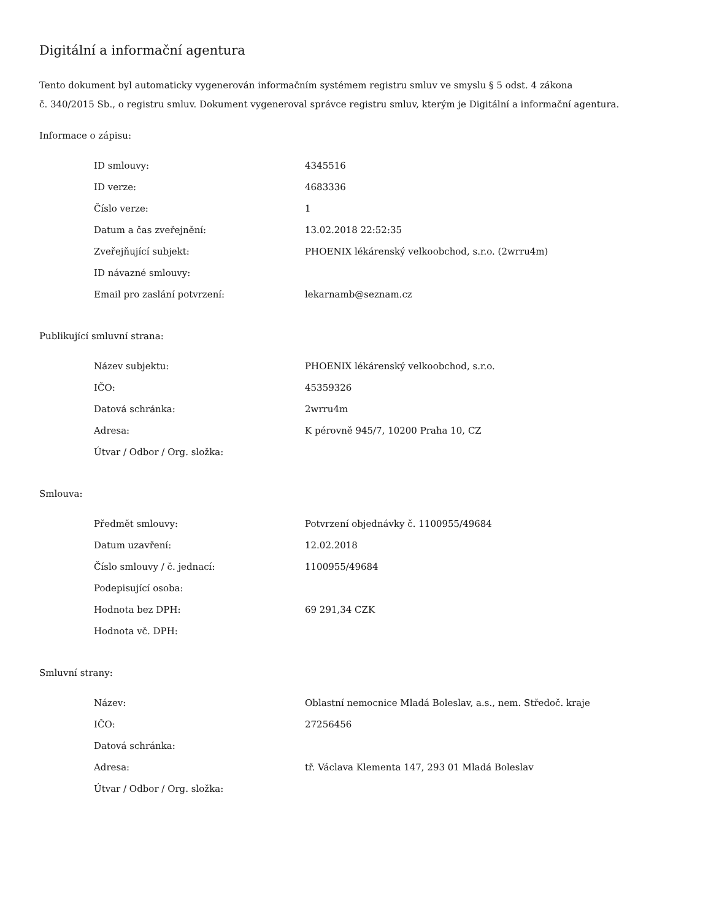Digitální a informační agentura
Tento dokument byl automaticky vygenerován informačním systémem registru smluv ve smyslu § 5 odst. 4 zákona
č. 340/2015 Sb., o registru smluv. Dokument vygeneroval správce registru smluv, kterým je Digitální a informační agentura.
Informace o zápisu:
| ID smlouvy: | 4345516 |
| ID verze: | 4683336 |
| Číslo verze: | 1 |
| Datum a čas zveřejnění: | 13.02.2018 22:52:35 |
| Zveřejňující subjekt: | PHOENIX lékárenský velkoobchod, s.r.o. (2wrru4m) |
| ID návazné smlouvy: | |
| Email pro zaslání potvrzení: | lekarnamb@seznam.cz |
Publikující smluvní strana:
| Název subjektu: | PHOENIX lékárenský velkoobchod, s.r.o. |
| IČO: | 45359326 |
| Datová schránka: | 2wrru4m |
| Adresa: | K pérovně 945/7, 10200 Praha 10, CZ |
| Útvar / Odbor / Org. složka: | |
Smlouva:
| Předmět smlouvy: | Potvrzení objednávky č. 1100955/49684 |
| Datum uzavření: | 12.02.2018 |
| Číslo smlouvy / č. jednací: | 1100955/49684 |
| Podepisující osoba: | |
| Hodnota bez DPH: | 69 291,34 CZK |
| Hodnota vč. DPH: | |
Smluvní strany:
| Název: | Oblastní nemocnice Mladá Boleslav, a.s., nem. Středoč. kraje |
| IČO: | 27256456 |
| Datová schránka: | |
| Adresa: | tř. Václava Klementa 147, 293 01 Mladá Boleslav |
| Útvar / Odbor / Org. složka: | |